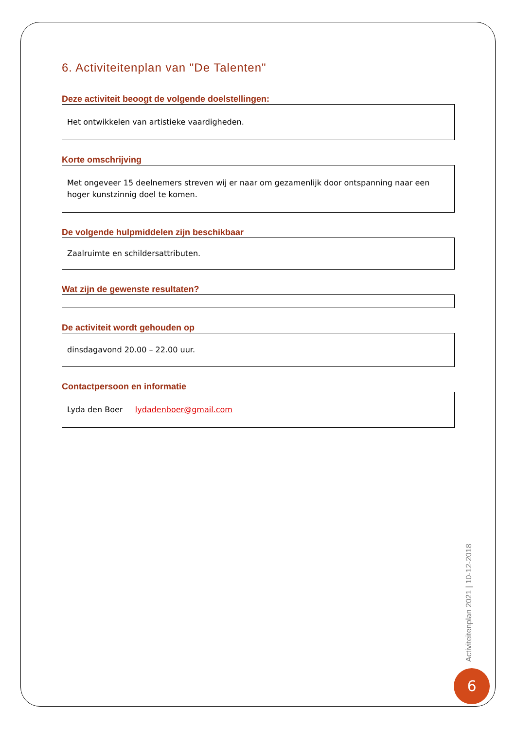6. Activiteitenplan van "De Talenten"
Deze activiteit beoogt de volgende doelstellingen:
Het ontwikkelen van artistieke vaardigheden.
Korte omschrijving
Met ongeveer 15 deelnemers streven wij er naar om gezamenlijk door ontspanning naar een hoger kunstzinnig doel te komen.
De volgende hulpmiddelen zijn beschikbaar
Zaalruimte en schildersattributen.
Wat zijn de gewenste resultaten?
De activiteit wordt gehouden op
dinsdagavond 20.00 – 22.00 uur.
Contactpersoon en informatie
Lyda den Boer lydadenboer@gmail.com
Activiteitenplan 2021 | 10-12-2018
6